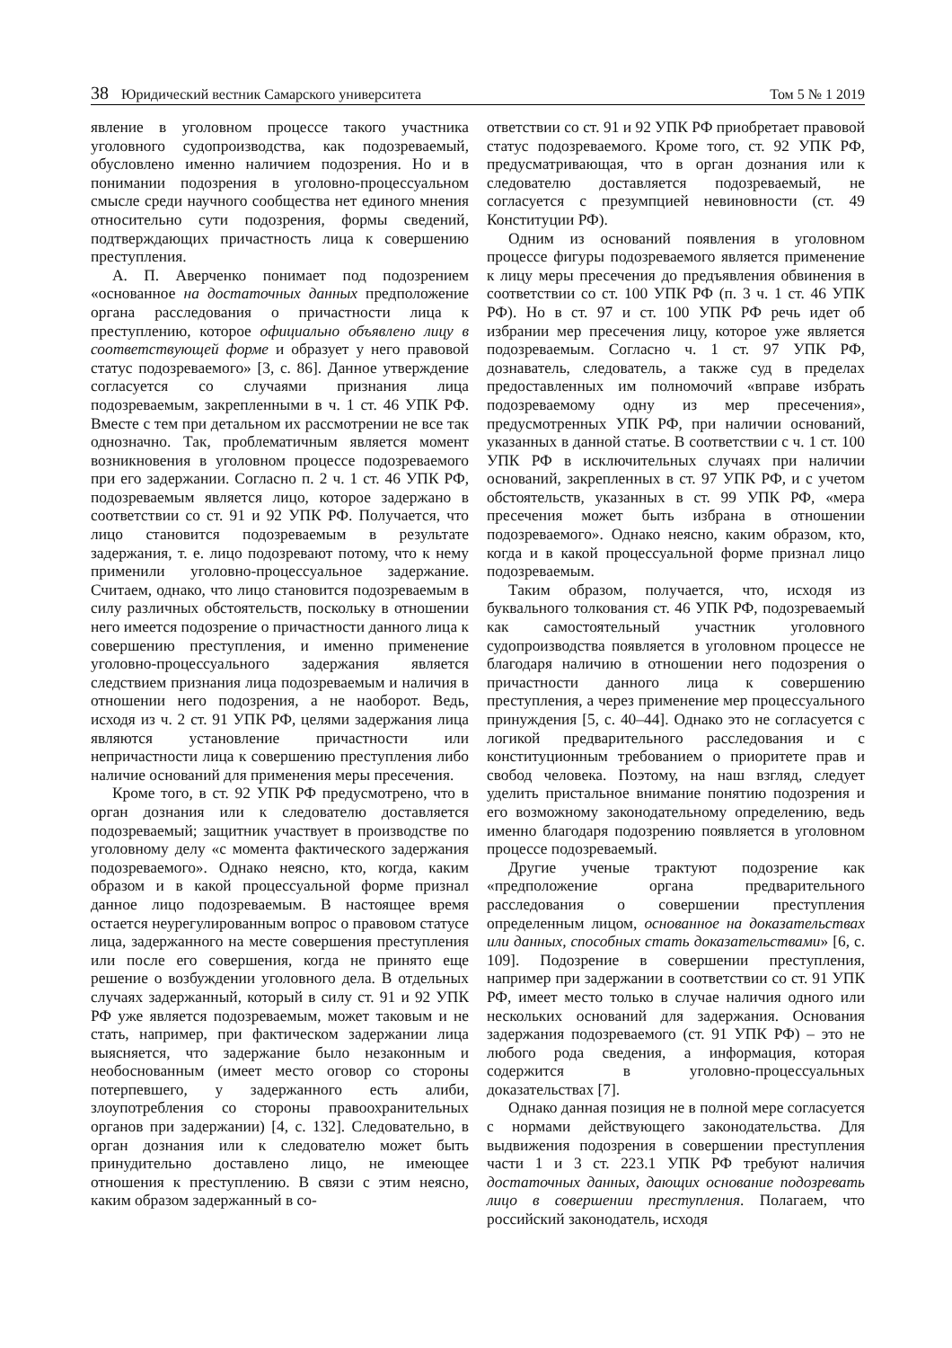38 Юридический вестник Самарского университета
Том 5 № 1 2019
явление в уголовном процессе такого участника уголовного судопроизводства, как подозреваемый, обусловлено именно наличием подозрения. Но и в понимании подозрения в уголовно-процессуальном смысле среди научного сообщества нет единого мнения относительно сути подозрения, формы сведений, подтверждающих причастность лица к совершению преступления.
А. П. Аверченко понимает под подозрением «основанное на достаточных данных предположение органа расследования о причастности лица к преступлению, которое официально объявлено лицу в соответствующей форме и образует у него правовой статус подозреваемого» [3, с. 86]. Данное утверждение согласуется со случаями признания лица подозреваемым, закрепленными в ч. 1 ст. 46 УПК РФ. Вместе с тем при детальном их рассмотрении не все так однозначно. Так, проблематичным является момент возникновения в уголовном процессе подозреваемого при его задержании. Согласно п. 2 ч. 1 ст. 46 УПК РФ, подозреваемым является лицо, которое задержано в соответствии со ст. 91 и 92 УПК РФ. Получается, что лицо становится подозреваемым в результате задержания, т. е. лицо подозревают потому, что к нему применили уголовно-процессуальное задержание. Считаем, однако, что лицо становится подозреваемым в силу различных обстоятельств, поскольку в отношении него имеется подозрение о причастности данного лица к совершению преступления, и именно применение уголовно-процессуального задержания является следствием признания лица подозреваемым и наличия в отношении него подозрения, а не наоборот. Ведь, исходя из ч. 2 ст. 91 УПК РФ, целями задержания лица являются установление причастности или непричастности лица к совершению преступления либо наличие оснований для применения меры пресечения.
Кроме того, в ст. 92 УПК РФ предусмотрено, что в орган дознания или к следователю доставляется подозреваемый; защитник участвует в производстве по уголовному делу «с момента фактического задержания подозреваемого». Однако неясно, кто, когда, каким образом и в какой процессуальной форме признал данное лицо подозреваемым. В настоящее время остается неурегулированным вопрос о правовом статусе лица, задержанного на месте совершения преступления или после его совершения, когда не принято еще решение о возбуждении уголовного дела. В отдельных случаях задержанный, который в силу ст. 91 и 92 УПК РФ уже является подозреваемым, может таковым и не стать, например, при фактическом задержании лица выясняется, что задержание было незаконным и необоснованным (имеет место оговор со стороны потерпевшего, у задержанного есть алиби, злоупотребления со стороны правоохранительных органов при задержании) [4, с. 132]. Следовательно, в орган дознания или к следователю может быть принудительно доставлено лицо, не имеющее отношения к преступлению. В связи с этим неясно, каким образом задержанный в со-
ответствии со ст. 91 и 92 УПК РФ приобретает правовой статус подозреваемого. Кроме того, ст. 92 УПК РФ, предусматривающая, что в орган дознания или к следователю доставляется подозреваемый, не согласуется с презумпцией невиновности (ст. 49 Конституции РФ).
Одним из оснований появления в уголовном процессе фигуры подозреваемого является применение к лицу меры пресечения до предъявления обвинения в соответствии со ст. 100 УПК РФ (п. 3 ч. 1 ст. 46 УПК РФ). Но в ст. 97 и ст. 100 УПК РФ речь идет об избрании мер пресечения лицу, которое уже является подозреваемым. Согласно ч. 1 ст. 97 УПК РФ, дознаватель, следователь, а также суд в пределах предоставленных им полномочий «вправе избрать подозреваемому одну из мер пресечения», предусмотренных УПК РФ, при наличии оснований, указанных в данной статье. В соответствии с ч. 1 ст. 100 УПК РФ в исключительных случаях при наличии оснований, закрепленных в ст. 97 УПК РФ, и с учетом обстоятельств, указанных в ст. 99 УПК РФ, «мера пресечения может быть избрана в отношении подозреваемого». Однако неясно, каким образом, кто, когда и в какой процессуальной форме признал лицо подозреваемым.
Таким образом, получается, что, исходя из буквального толкования ст. 46 УПК РФ, подозреваемый как самостоятельный участник уголовного судопроизводства появляется в уголовном процессе не благодаря наличию в отношении него подозрения о причастности данного лица к совершению преступления, а через применение мер процессуального принуждения [5, с. 40–44]. Однако это не согласуется с логикой предварительного расследования и с конституционным требованием о приоритете прав и свобод человека. Поэтому, на наш взгляд, следует уделить пристальное внимание понятию подозрения и его возможному законодательному определению, ведь именно благодаря подозрению появляется в уголовном процессе подозреваемый.
Другие ученые трактуют подозрение как «предположение органа предварительного расследования о совершении преступления определенным лицом, основанное на доказательствах или данных, способных стать доказательствами» [6, с. 109]. Подозрение в совершении преступления, например при задержании в соответствии со ст. 91 УПК РФ, имеет место только в случае наличия одного или нескольких оснований для задержания. Основания задержания подозреваемого (ст. 91 УПК РФ) – это не любого рода сведения, а информация, которая содержится в уголовно-процессуальных доказательствах [7].
Однако данная позиция не в полной мере согласуется с нормами действующего законодательства. Для выдвижения подозрения в совершении преступления части 1 и 3 ст. 223.1 УПК РФ требуют наличия достаточных данных, дающих основание подозревать лицо в совершении преступления. Полагаем, что российский законодатель, исходя